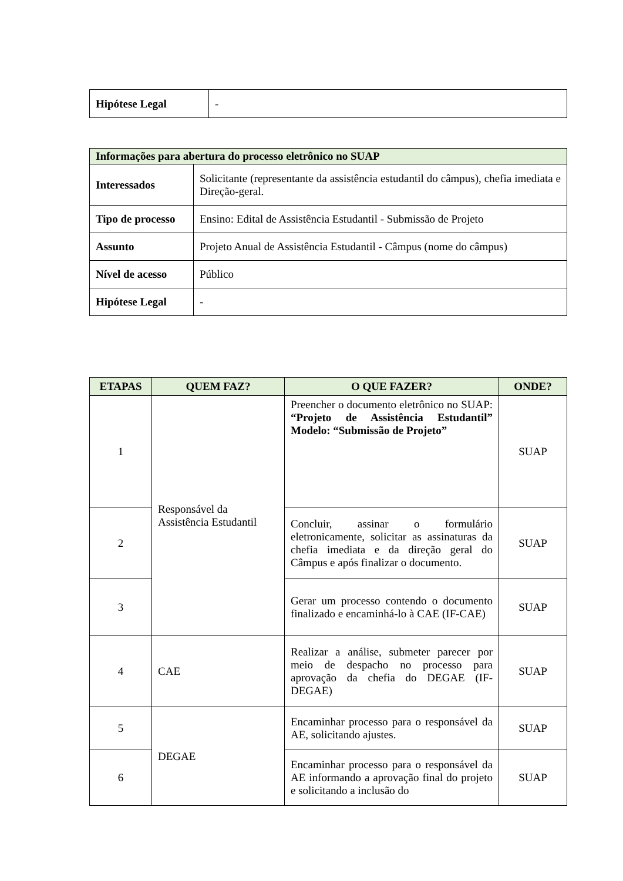| Hipótese Legal | - |
| Informações para abertura do processo eletrônico no SUAP | |
| Interessados | Solicitante (representante da assistência estudantil do câmpus), chefia imediata e Direção-geral. |
| Tipo de processo | Ensino: Edital de Assistência Estudantil - Submissão de Projeto |
| Assunto | Projeto Anual de Assistência Estudantil - Câmpus (nome do câmpus) |
| Nível de acesso | Público |
| Hipótese Legal | - |
| ETAPAS | QUEM FAZ? | O QUE FAZER? | ONDE? |
| --- | --- | --- | --- |
| 1 | Responsável da Assistência Estudantil | Preencher o documento eletrônico no SUAP: “Projeto de Assistência Estudantil” Modelo: “Submissão de Projeto” | SUAP |
| 2 | | Concluir, assinar o formulário eletronicamente, solicitar as assinaturas da chefia imediata e da direção geral do Câmpus e após finalizar o documento. | SUAP |
| 3 | | Gerar um processo contendo o documento finalizado e encaminhá-lo à CAE (IF-CAE) | SUAP |
| 4 | CAE | Realizar a análise, submeter parecer por meio de despacho no processo para aprovação da chefia do DEGAE (IF-DEGAE) | SUAP |
| 5 | DEGAE | Encaminhar processo para o responsável da AE, solicitando ajustes. | SUAP |
| 6 | | Encaminhar processo para o responsável da AE informando a aprovação final do projeto e solicitando a inclusão do | SUAP |